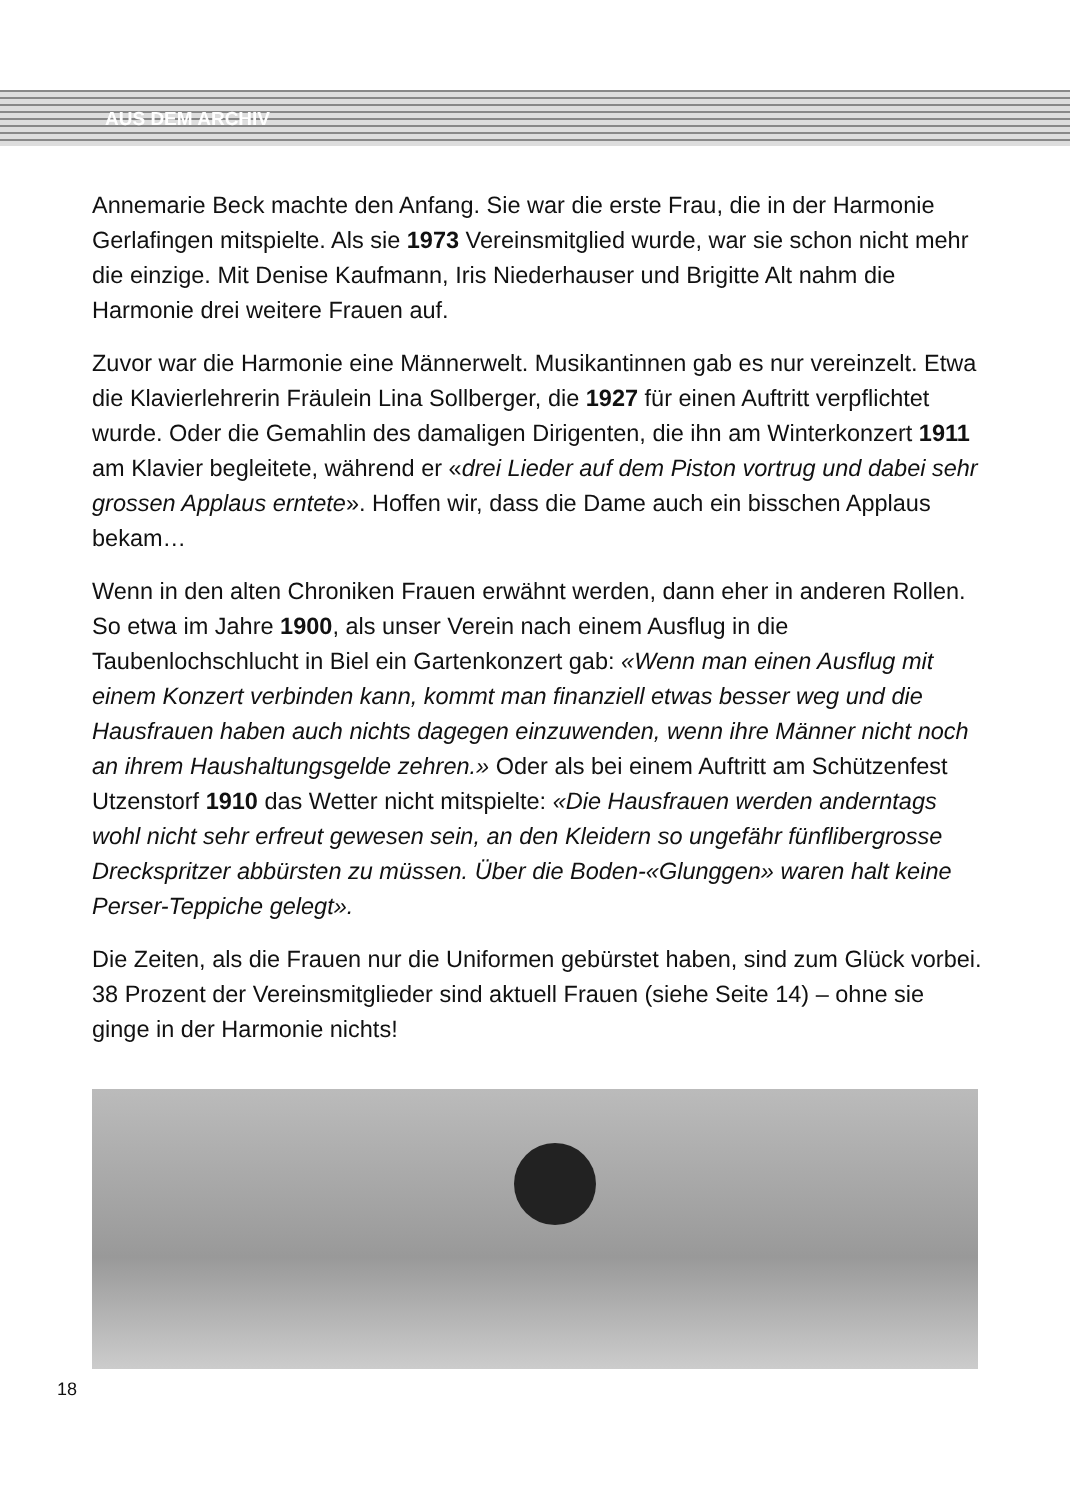AUS DEM ARCHIV
Annemarie Beck machte den Anfang. Sie war die erste Frau, die in der Harmonie Gerlafingen mitspielte. Als sie 1973 Vereinsmitglied wurde, war sie schon nicht mehr die einzige. Mit Denise Kaufmann, Iris Niederhauser und Brigitte Alt nahm die Harmonie drei weitere Frauen auf.
Zuvor war die Harmonie eine Männerwelt. Musikantinnen gab es nur vereinzelt. Etwa die Klavierlehrerin Fräulein Lina Sollberger, die 1927 für einen Auftritt verpflichtet wurde. Oder die Gemahlin des damaligen Dirigenten, die ihn am Winterkonzert 1911 am Klavier begleitete, während er «drei Lieder auf dem Piston vortrug und dabei sehr grossen Applaus erntete». Hoffen wir, dass die Dame auch ein bisschen Applaus bekam…
Wenn in den alten Chroniken Frauen erwähnt werden, dann eher in anderen Rollen. So etwa im Jahre 1900, als unser Verein nach einem Ausflug in die Taubenlochschlucht in Biel ein Gartenkonzert gab: «Wenn man einen Ausflug mit einem Konzert verbinden kann, kommt man finanziell etwas besser weg und die Hausfrauen haben auch nichts dagegen einzuwenden, wenn ihre Männer nicht noch an ihrem Haushaltungsgelde zehren.» Oder als bei einem Auftritt am Schützenfest Utzenstorf 1910 das Wetter nicht mitspielte: «Die Hausfrauen werden anderntags wohl nicht sehr erfreut gewesen sein, an den Kleidern so ungefähr fünflibergrosse Dreckspritzer abbürsten zu müssen. Über die Boden-«Glunggen» waren halt keine Perser-Teppiche gelegt».
Die Zeiten, als die Frauen nur die Uniformen gebürstet haben, sind zum Glück vorbei. 38 Prozent der Vereinsmitglieder sind aktuell Frauen (siehe Seite 14) – ohne sie ginge in der Harmonie nichts!
18